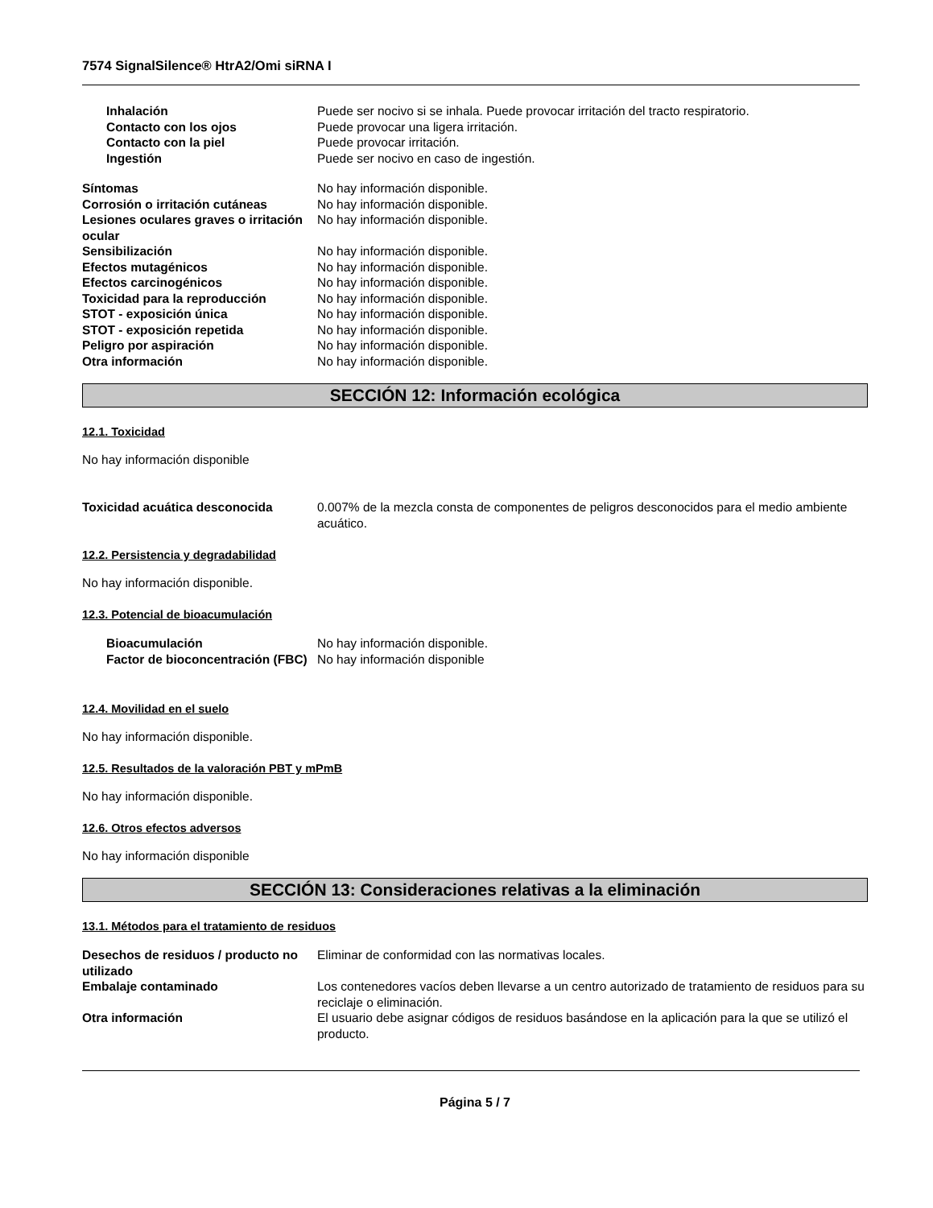7574 SignalSilence® HtrA2/Omi siRNA I
Inhalación Puede ser nocivo si se inhala. Puede provocar irritación del tracto respiratorio.
Contacto con los ojos Puede provocar una ligera irritación.
Contacto con la piel Puede provocar irritación.
Ingestión Puede ser nocivo en caso de ingestión.
Síntomas No hay información disponible.
Corrosión o irritación cutáneas No hay información disponible.
Lesiones oculares graves o irritación ocular
No hay información disponible.
Sensibilización No hay información disponible.
Efectos mutagénicos No hay información disponible.
Efectos carcinogénicos No hay información disponible.
Toxicidad para la reproducción No hay información disponible.
STOT - exposición única No hay información disponible.
STOT - exposición repetida No hay información disponible.
Peligro por aspiración No hay información disponible.
Otra información No hay información disponible.
SECCIÓN 12: Información ecológica
12.1. Toxicidad
No hay información disponible
Toxicidad acuática desconocida 0.007% de la mezcla consta de componentes de peligros desconocidos para el medio ambiente acuático.
12.2. Persistencia y degradabilidad
No hay información disponible.
12.3. Potencial de bioacumulación
Bioacumulación No hay información disponible.
Factor de bioconcentración (FBC)
No hay información disponible
12.4. Movilidad en el suelo
No hay información disponible.
12.5. Resultados de la valoración PBT y mPmB
No hay información disponible.
12.6. Otros efectos adversos
No hay información disponible
SECCIÓN 13: Consideraciones relativas a la eliminación
13.1. Métodos para el tratamiento de residuos
Desechos de residuos / producto no utilizado
Eliminar de conformidad con las normativas locales.
Embalaje contaminado Los contenedores vacíos deben llevarse a un centro autorizado de tratamiento de residuos para su reciclaje o eliminación.
Otra información El usuario debe asignar códigos de residuos basándose en la aplicación para la que se utilizó el producto.
Página 5 / 7